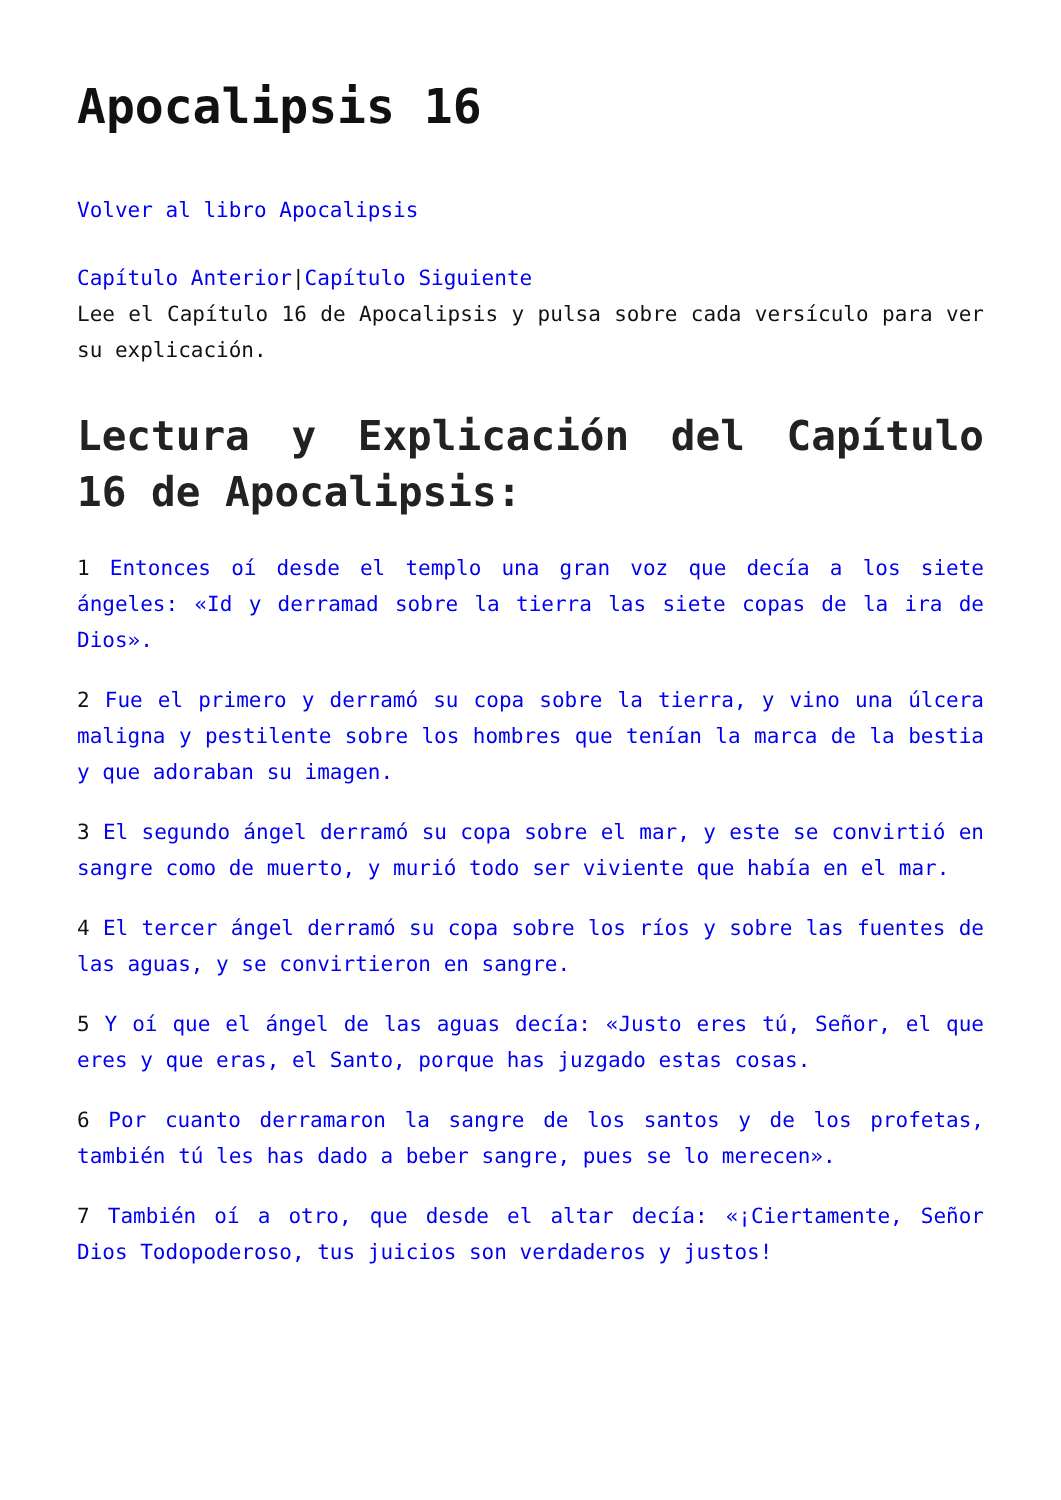Apocalipsis 16
Volver al libro Apocalipsis
Capítulo Anterior|Capítulo Siguiente
Lee el Capítulo 16 de Apocalipsis y pulsa sobre cada versículo para ver su explicación.
Lectura y Explicación del Capítulo 16 de Apocalipsis:
1 Entonces oí desde el templo una gran voz que decía a los siete ángeles: «Id y derramad sobre la tierra las siete copas de la ira de Dios».
2 Fue el primero y derramó su copa sobre la tierra, y vino una úlcera maligna y pestilente sobre los hombres que tenían la marca de la bestia y que adoraban su imagen.
3 El segundo ángel derramó su copa sobre el mar, y este se convirtió en sangre como de muerto, y murió todo ser viviente que había en el mar.
4 El tercer ángel derramó su copa sobre los ríos y sobre las fuentes de las aguas, y se convirtieron en sangre.
5 Y oí que el ángel de las aguas decía: «Justo eres tú, Señor, el que eres y que eras, el Santo, porque has juzgado estas cosas.
6 Por cuanto derramaron la sangre de los santos y de los profetas, también tú les has dado a beber sangre, pues se lo merecen».
7 También oí a otro, que desde el altar decía: «¡Ciertamente, Señor Dios Todopoderoso, tus juicios son verdaderos y justos!